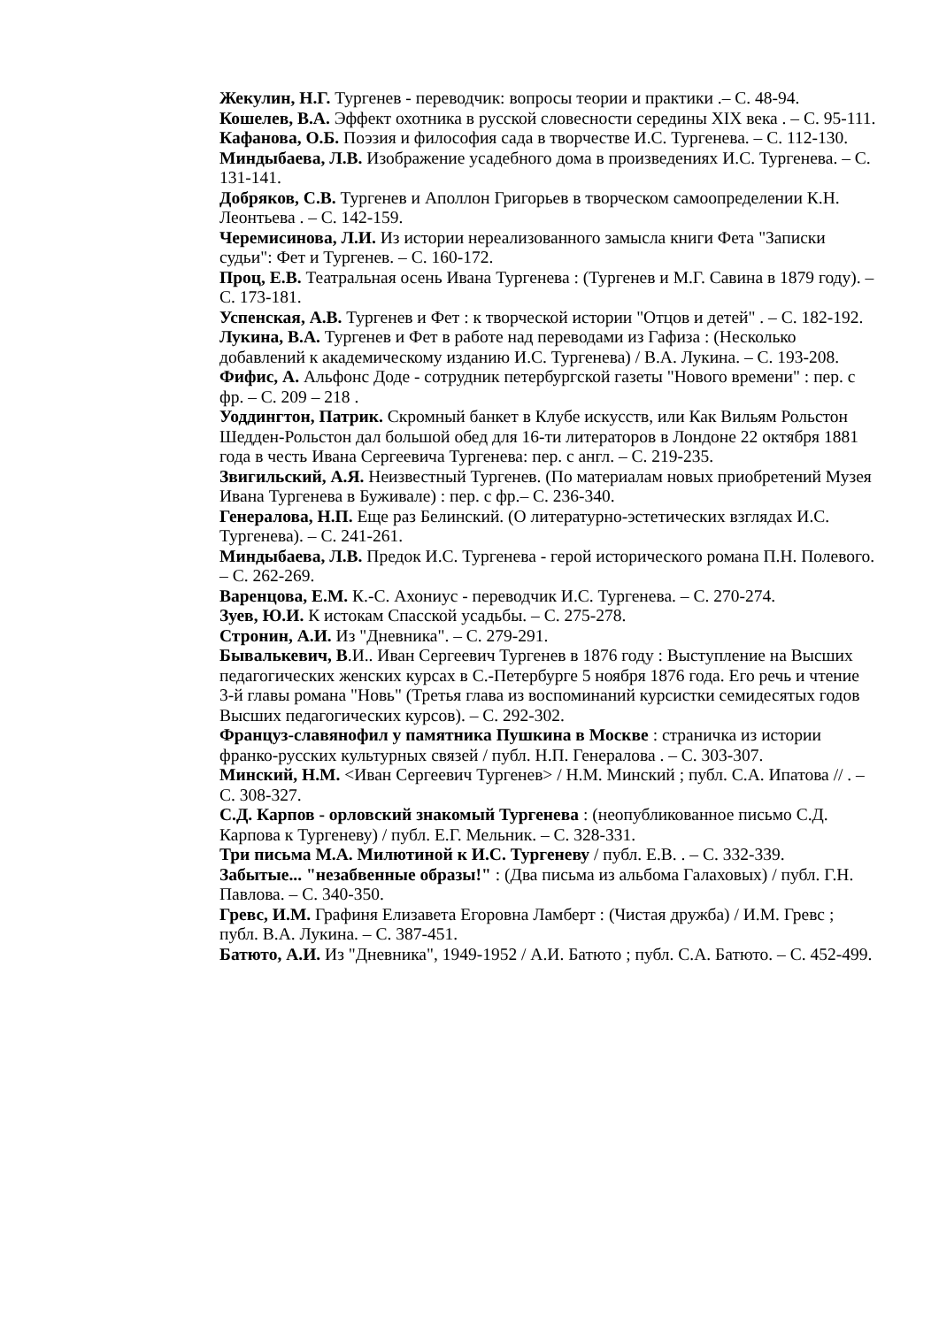Жекулин, Н.Г. Тургенев - переводчик: вопросы теории и практики .– С. 48-94.
Кошелев, В.А. Эффект охотника в русской словесности середины XIX века . – С. 95-111.
Кафанова, О.Б. Поэзия и философия сада в творчестве И.С. Тургенева. – С. 112-130.
Миндыбаева, Л.В. Изображение усадебного дома в произведениях И.С. Тургенева. – С. 131-141.
Добряков, С.В. Тургенев и Аполлон Григорьев в творческом самоопределении К.Н. Леонтьева . – С. 142-159.
Черемисинова, Л.И. Из истории нереализованного замысла книги Фета "Записки судьи": Фет и Тургенев. – С. 160-172.
Проц, Е.В. Театральная осень Ивана Тургенева : (Тургенев и М.Г. Савина в 1879 году). – С. 173-181.
Успенская, А.В. Тургенев и Фет : к творческой истории "Отцов и детей" . – С. 182-192.
Лукина, В.А. Тургенев и Фет в работе над переводами из Гафиза : (Несколько добавлений к академическому изданию И.С. Тургенева) / В.А. Лукина. – С. 193-208.
Фифис, А. Альфонс Доде - сотрудник петербургской газеты "Нового времени" : пер. с фр. – С. 209 – 218 .
Уоддингтон, Патрик. Скромный банкет в Клубе искусств, или Как Вильям Рольстон Шедден-Рольстон дал большой обед для 16-ти литераторов в Лондоне 22 октября 1881 года в честь Ивана Сергеевича Тургенева: пер. с англ. – С. 219-235.
Звигильский, А.Я. Неизвестный Тургенев. (По материалам новых приобретений Музея Ивана Тургенева в Буживале) : пер. с фр.– С. 236-340.
Генералова, Н.П. Еще раз Белинский. (О литературно-эстетических взглядах И.С. Тургенева). – С. 241-261.
Миндыбаева, Л.В. Предок И.С. Тургенева - герой исторического романа П.Н. Полевого. – С. 262-269.
Варенцова, Е.М. К.-С. Ахониус - переводчик И.С. Тургенева. – С. 270-274.
Зуев, Ю.И. К истокам Спасской усадьбы. – С. 275-278.
Стронин, А.И. Из "Дневника". – С. 279-291.
Бывалькевич, В.И.. Иван Сергеевич Тургенев в 1876 году : Выступление на Высших педагогических женских курсах в С.-Петербурге 5 ноября 1876 года. Его речь и чтение 3-й главы романа "Новь" (Третья глава из воспоминаний курсистки семидесятых годов Высших педагогических курсов). – С. 292-302.
Француз-славянофил у памятника Пушкина в Москве : страничка из истории франко-русских культурных связей / публ. Н.П. Генералова . – С. 303-307.
Минский, Н.М. <Иван Сергеевич Тургенев> / Н.М. Минский ; публ. С.А. Ипатова // . – С. 308-327.
С.Д. Карпов - орловский знакомый Тургенева : (неопубликованное письмо С.Д. Карпова к Тургеневу) / публ. Е.Г. Мельник. – С. 328-331.
Три письма М.А. Милютиной к И.С. Тургеневу / публ. Е.В. . – С. 332-339.
Забытые... "незабвенные образы!" : (Два письма из альбома Галаховых) / публ. Г.Н. Павлова. – С. 340-350.
Гревс, И.М. Графиня Елизавета Егоровна Ламберт : (Чистая дружба) / И.М. Гревс ; публ. В.А. Лукина. – С. 387-451.
Батюто, А.И. Из "Дневника", 1949-1952 / А.И. Батюто ; публ. С.А. Батюто. – С. 452-499.